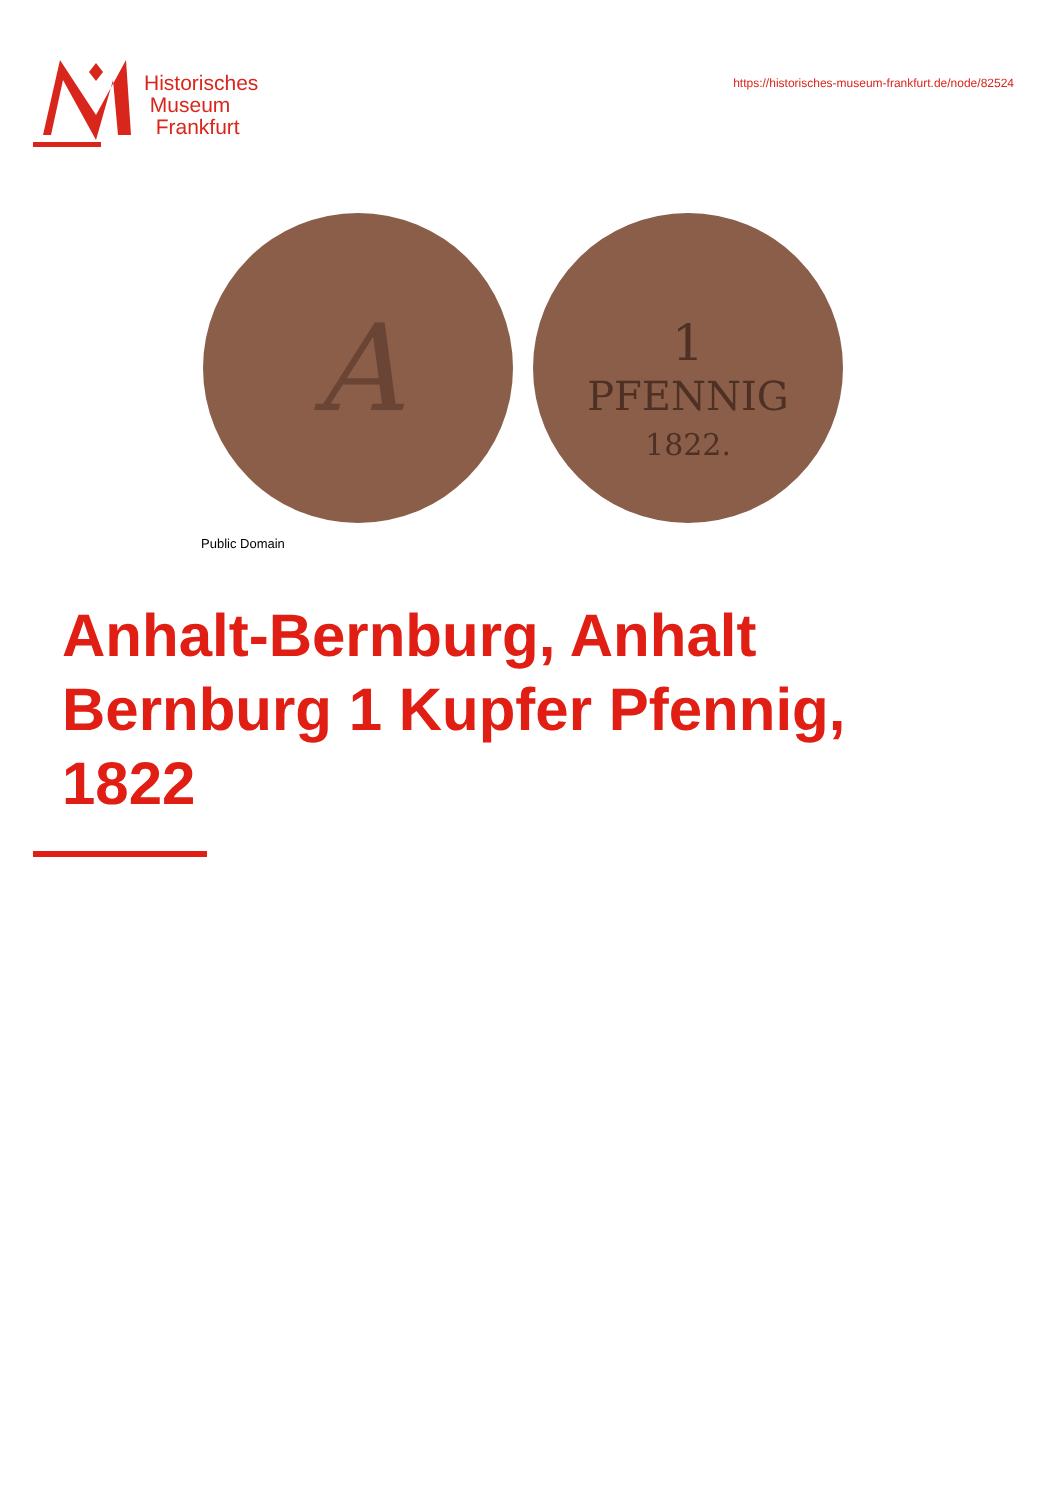Historisches
Museum
Frankfurt
https://historisches-museum-frankfurt.de/node/82524
A
1
PFENNIG
1822.
Public Domain
Anhalt-Bernburg, Anhalt Bernburg 1 Kupfer Pfennig, 1822